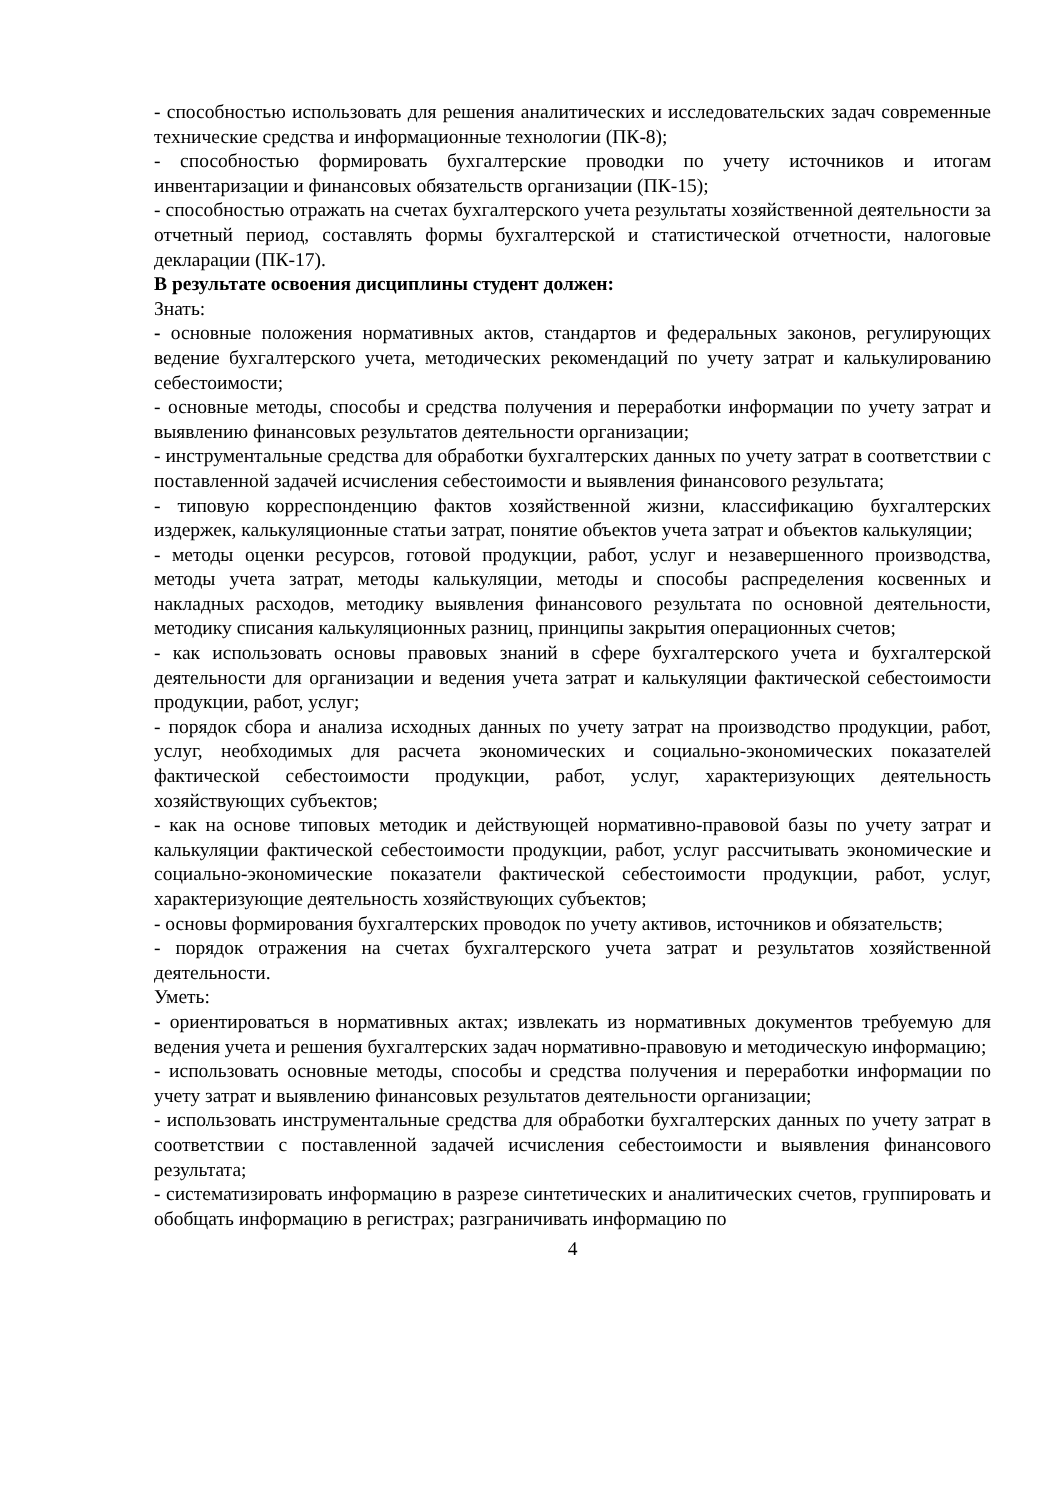- способностью использовать для решения аналитических и исследовательских задач современные технические средства и информационные технологии (ПК-8);
- способностью формировать бухгалтерские проводки по учету источников и итогам инвентаризации и финансовых обязательств организации (ПК-15);
- способностью отражать на счетах бухгалтерского учета результаты хозяйственной деятельности за отчетный период, составлять формы бухгалтерской и статистической отчетности, налоговые декларации (ПК-17).
В результате освоения дисциплины студент должен:
Знать:
- основные положения нормативных актов, стандартов и федеральных законов, регулирующих ведение бухгалтерского учета, методических рекомендаций по учету затрат и калькулированию себестоимости;
- основные методы, способы и средства получения и переработки информации по учету затрат и выявлению финансовых результатов деятельности организации;
- инструментальные средства для обработки бухгалтерских данных по учету затрат в соответствии с поставленной задачей исчисления себестоимости и выявления финансового результата;
- типовую корреспонденцию фактов хозяйственной жизни, классификацию бухгалтерских издержек, калькуляционные статьи затрат, понятие объектов учета затрат и объектов калькуляции;
- методы оценки ресурсов, готовой продукции, работ, услуг и незавершенного производства, методы учета затрат, методы калькуляции, методы и способы распределения косвенных и накладных расходов, методику выявления финансового результата по основной деятельности, методику списания калькуляционных разниц, принципы закрытия операционных счетов;
- как использовать основы правовых знаний в сфере бухгалтерского учета и бухгалтерской деятельности для организации и ведения учета затрат и калькуляции фактической себестоимости продукции, работ, услуг;
- порядок сбора и анализа исходных данных по учету затрат на производство продукции, работ, услуг, необходимых для расчета экономических и социально-экономических показателей фактической себестоимости продукции, работ, услуг, характеризующих деятельность хозяйствующих субъектов;
- как на основе типовых методик и действующей нормативно-правовой базы по учету затрат и калькуляции фактической себестоимости продукции, работ, услуг рассчитывать экономические и социально-экономические показатели фактической себестоимости продукции, работ, услуг, характеризующие деятельность хозяйствующих субъектов;
- основы формирования бухгалтерских проводок по учету активов, источников и обязательств;
- порядок отражения на счетах бухгалтерского учета затрат и результатов хозяйственной деятельности.
Уметь:
- ориентироваться в нормативных актах; извлекать из нормативных документов требуемую для ведения учета и решения бухгалтерских задач нормативно-правовую и методическую информацию;
- использовать основные методы, способы и средства получения и переработки информации по учету затрат и выявлению финансовых результатов деятельности организации;
- использовать инструментальные средства для обработки бухгалтерских данных по учету затрат в соответствии с поставленной задачей исчисления себестоимости и выявления финансового результата;
- систематизировать информацию в разрезе синтетических и аналитических счетов, группировать и обобщать информацию в регистрах; разграничивать информацию по
4